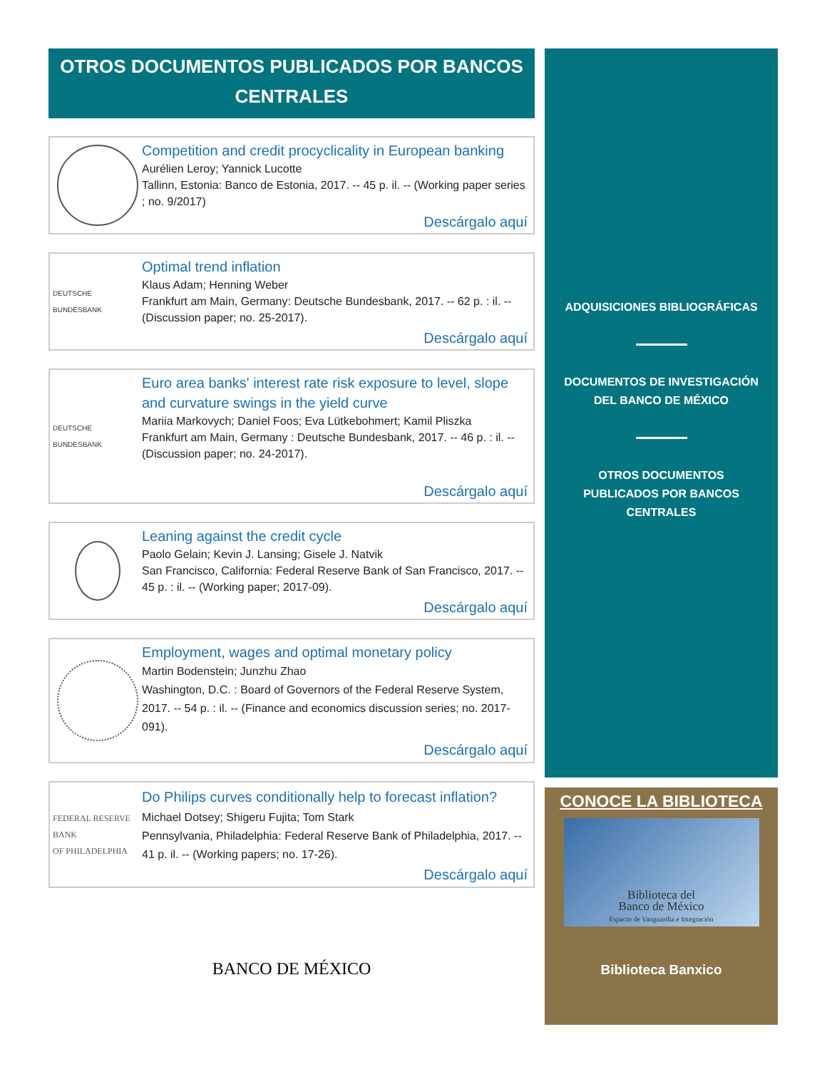OTROS DOCUMENTOS PUBLICADOS POR BANCOS CENTRALES
Competition and credit procyclicality in European banking
Aurélien Leroy; Yannick Lucotte
Tallinn, Estonia: Banco de Estonia, 2017. -- 45 p. il. -- (Working paper series ; no. 9/2017)
Descárgalo aquí
DEUTSCHE BUNDESBANK
Optimal trend inflation
Klaus Adam; Henning Weber
Frankfurt am Main, Germany: Deutsche Bundesbank, 2017. -- 62 p. : il. -- (Discussion paper; no. 25-2017).
Descárgalo aquí
DEUTSCHE BUNDESBANK
Euro area banks' interest rate risk exposure to level, slope and curvature swings in the yield curve
Mariia Markovych; Daniel Foos; Eva Lütkebohmert; Kamil Pliszka
Frankfurt am Main, Germany : Deutsche Bundesbank, 2017. -- 46 p. : il. -- (Discussion paper; no. 24-2017).
Descárgalo aquí
Leaning against the credit cycle
Paolo Gelain; Kevin J. Lansing; Gisele J. Natvik
San Francisco, California: Federal Reserve Bank of San Francisco, 2017. -- 45 p. : il. -- (Working paper; 2017-09).
Descárgalo aquí
Employment, wages and optimal monetary policy
Martin Bodenstein; Junzhu Zhao
Washington, D.C. : Board of Governors of the Federal Reserve System, 2017. -- 54 p. : il. -- (Finance and economics discussion series; no. 2017-091).
Descárgalo aquí
FEDERAL RESERVE BANK
OF PHILADELPHIA
Do Philips curves conditionally help to forecast inflation?
Michael Dotsey; Shigeru Fujita; Tom Stark
Pennsylvania, Philadelphia: Federal Reserve Bank of Philadelphia, 2017. -- 41 p. il. -- (Working papers; no. 17-26).
Descárgalo aquí
BANCO DE MÉXICO
ADQUISICIONES BIBLIOGRÁFICAS
DOCUMENTOS DE INVESTIGACIÓN
DEL BANCO DE MÉXICO
OTROS DOCUMENTOS
PUBLICADOS POR BANCOS
CENTRALES
CONOCE LA BIBLIOTECA
Biblioteca del
Banco de México
Espacio de Vanguardia e Integración
Biblioteca Banxico